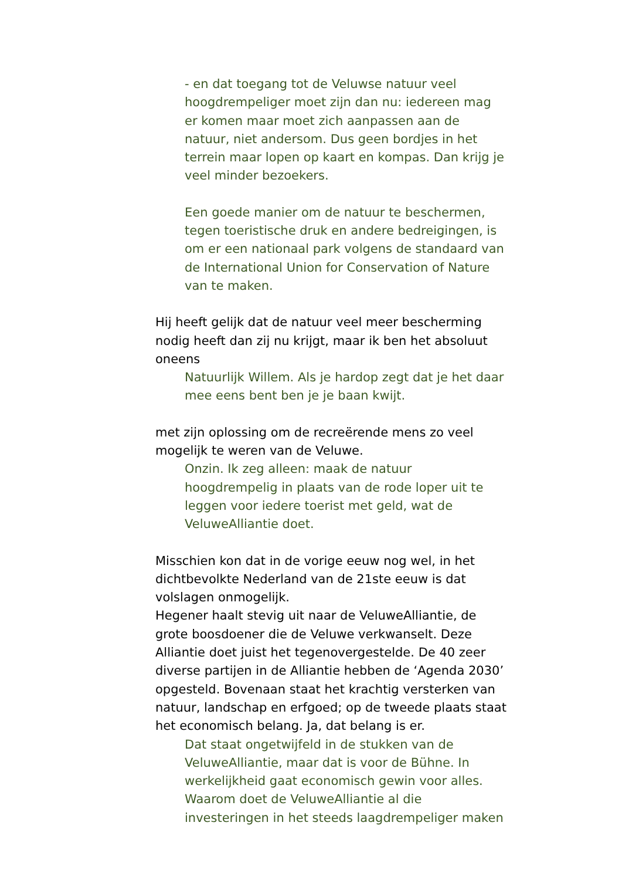- en dat toegang tot de Veluwse natuur veel hoogdrempeliger moet zijn dan nu: iedereen mag er komen maar moet zich aanpassen aan de natuur, niet andersom. Dus geen bordjes in het terrein maar lopen op kaart en kompas. Dan krijg je veel minder bezoekers.
Een goede manier om de natuur te beschermen, tegen toeristische druk en andere bedreigingen, is om er een nationaal park volgens de standaard van de International Union for Conservation of Nature van te maken.
Hij heeft gelijk dat de natuur veel meer bescherming nodig heeft dan zij nu krijgt, maar ik ben het absoluut oneens
Natuurlijk Willem. Als je hardop zegt dat je het daar mee eens bent ben je je baan kwijt.
met zijn oplossing om de recreërende mens zo veel mogelijk te weren van de Veluwe.
Onzin. Ik zeg alleen: maak de natuur hoogdrempelig in plaats van de rode loper uit te leggen voor iedere toerist met geld, wat de VeluweAlliantie doet.
Misschien kon dat in de vorige eeuw nog wel, in het dichtbevolkte Nederland van de 21ste eeuw is dat volslagen onmogelijk.
Hegener haalt stevig uit naar de VeluweAlliantie, de grote boosdoener die de Veluwe verkwanselt. Deze Alliantie doet juist het tegenovergestelde. De 40 zeer diverse partijen in de Alliantie hebben de ‘Agenda 2030’ opgesteld. Bovenaan staat het krachtig versterken van natuur, landschap en erfgoed; op de tweede plaats staat het economisch belang. Ja, dat belang is er.
Dat staat ongetwijfeld in de stukken van de VeluweAlliantie, maar dat is voor de Bühne. In werkelijkheid gaat economisch gewin voor alles. Waarom doet de VeluweAlliantie al die investeringen in het steeds laagdrempeliger maken